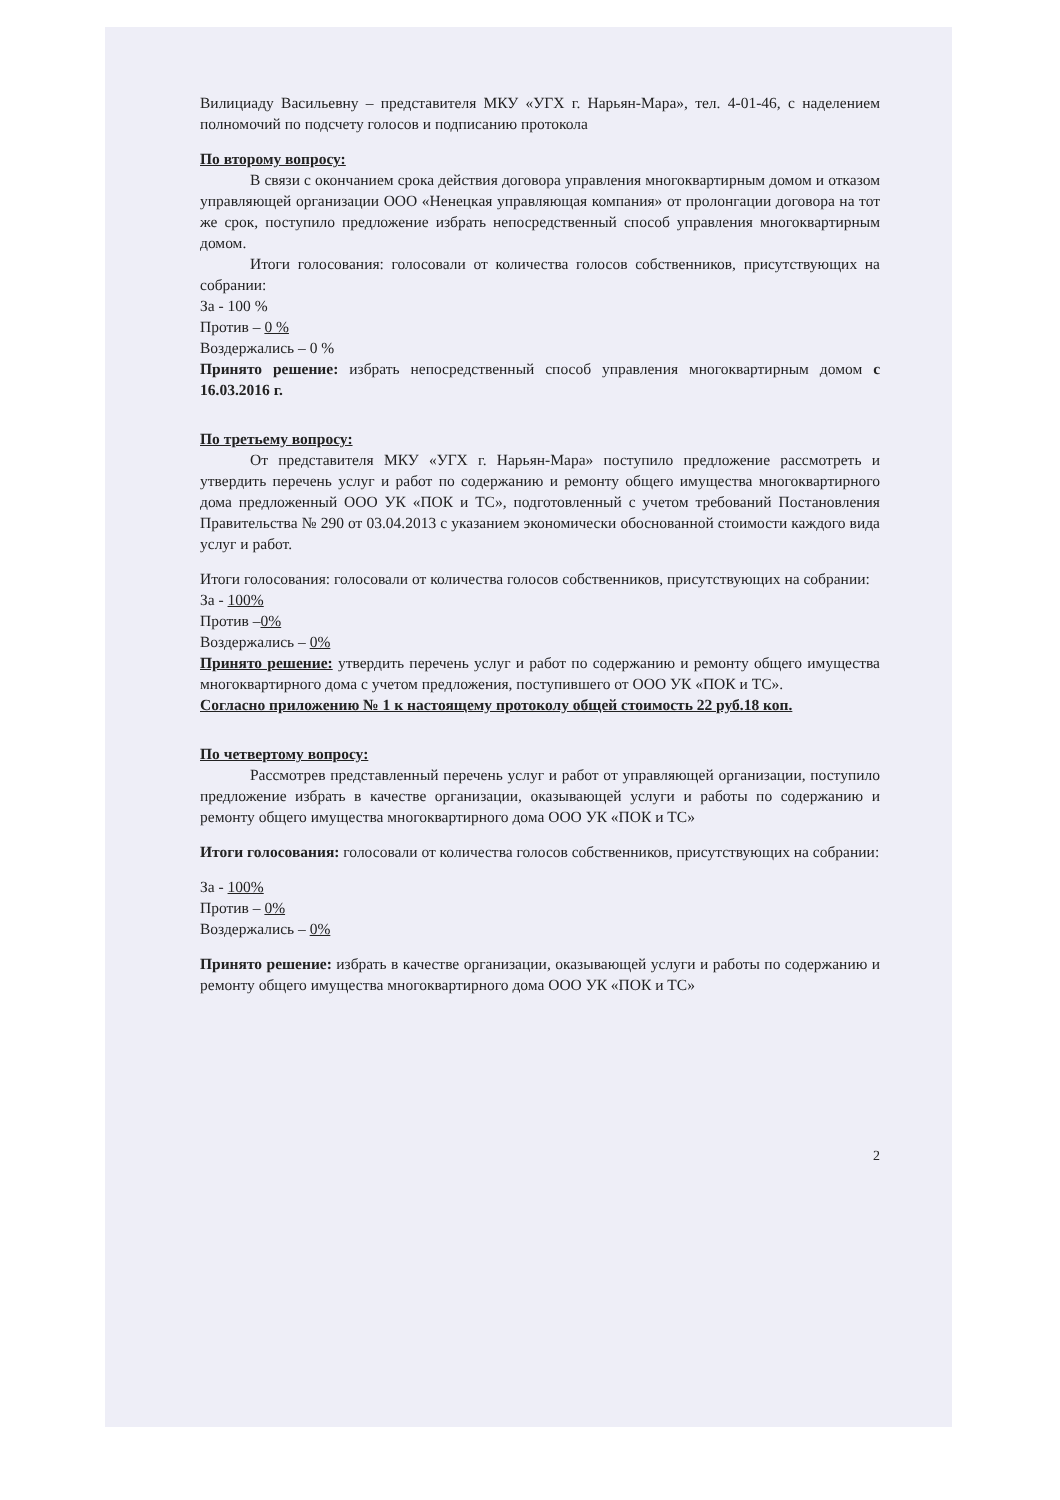Вилициаду Васильевну – представителя МКУ «УГХ г. Нарьян-Мара», тел. 4-01-46, с наделением полномочий по подсчету голосов и подписанию протокола
По второму вопросу:
В связи с окончанием срока действия договора управления многоквартирным домом и отказом управляющей организации ООО «Ненецкая управляющая компания» от пролонгации договора на тот же срок, поступило предложение избрать непосредственный способ управления многоквартирным домом.
Итоги голосования: голосовали от количества голосов собственников, присутствующих на собрании:
За - 100 %
Против – 0 %
Воздержались – 0 %
Принято решение: избрать непосредственный способ управления многоквартирным домом с 16.03.2016 г.
По третьему вопросу:
От представителя МКУ «УГХ г. Нарьян-Мара» поступило предложение рассмотреть и утвердить перечень услуг и работ по содержанию и ремонту общего имущества многоквартирного дома предложенный ООО УК «ПОК и ТС», подготовленный с учетом требований Постановления Правительства № 290 от 03.04.2013 с указанием экономически обоснованной стоимости каждого вида услуг и работ.
Итоги голосования: голосовали от количества голосов собственников, присутствующих на собрании:
За - 100%
Против –0%
Воздержались – 0%
Принято решение: утвердить перечень услуг и работ по содержанию и ремонту общего имущества многоквартирного дома с учетом предложения, поступившего от ООО УК «ПОК и ТС».
Согласно приложению № 1 к настоящему протоколу общей стоимость 22 руб.18 коп.
По четвертому вопросу:
Рассмотрев представленный перечень услуг и работ от управляющей организации, поступило предложение избрать в качестве организации, оказывающей услуги и работы по содержанию и ремонту общего имущества многоквартирного дома ООО УК «ПОК и ТС»
Итоги голосования: голосовали от количества голосов собственников, присутствующих на собрании:
За - 100%
Против – 0%
Воздержались – 0%
Принято решение: избрать в качестве организации, оказывающей услуги и работы по содержанию и ремонту общего имущества многоквартирного дома ООО УК «ПОК и ТС»
2